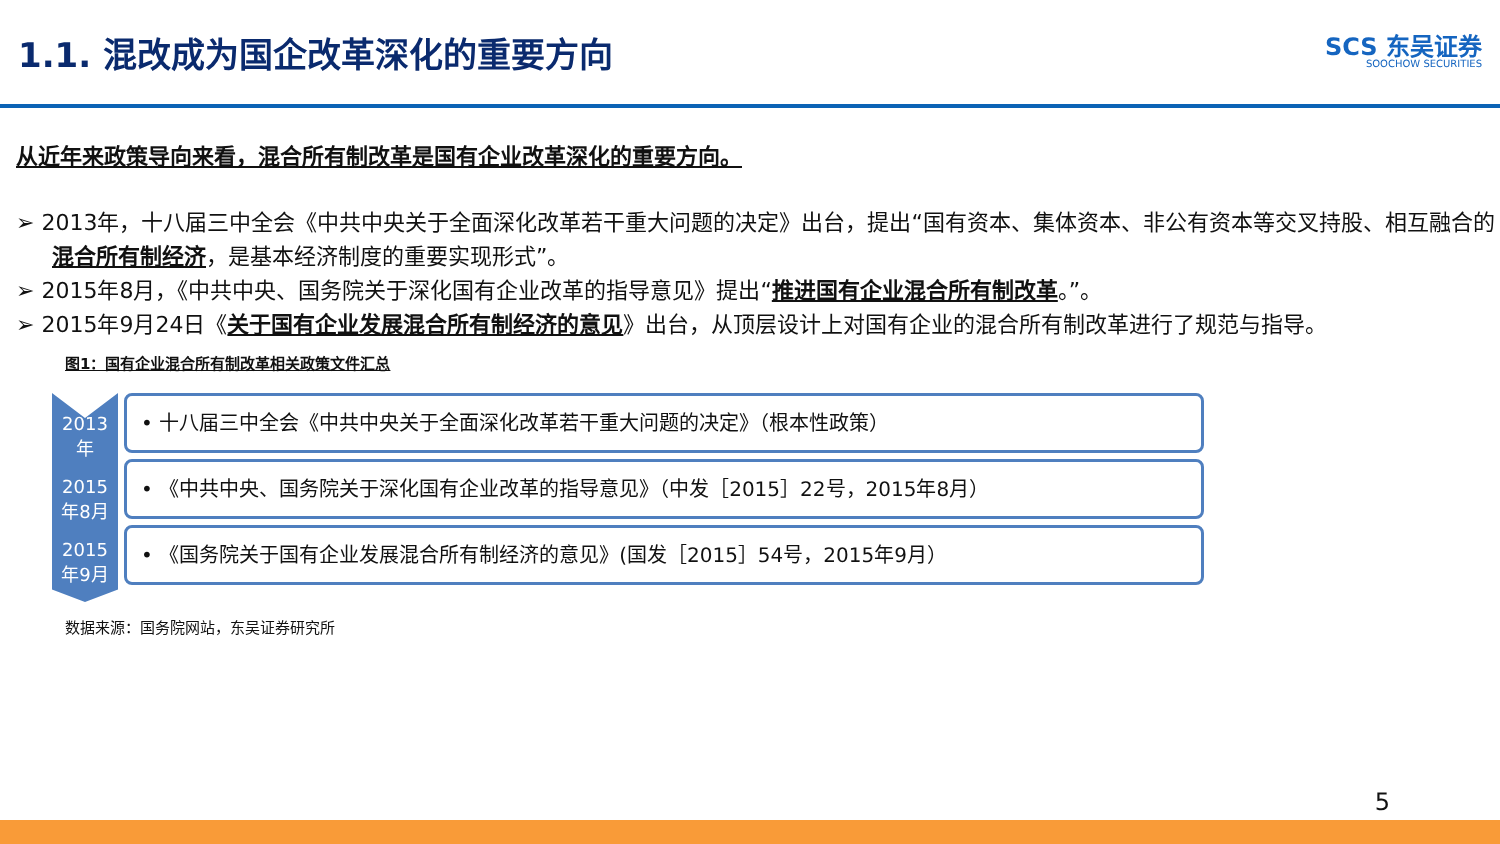1.1. 混改成为国企改革深化的重要方向
SCS 东吴证券
SOOCHOW SECURITIES
从近年来政策导向来看，混合所有制改革是国有企业改革深化的重要方向。
➢ 2013年，十八届三中全会《中共中央关于全面深化改革若干重大问题的决定》出台，提出“国有资本、集体资本、非公有资本等交叉持股、相互融合的混合所有制经济，是基本经济制度的重要实现形式”。
➢ 2015年8月，《中共中央、国务院关于深化国有企业改革的指导意见》提出“推进国有企业混合所有制改革。”。
➢ 2015年9月24日《关于国有企业发展混合所有制经济的意见》出台，从顶层设计上对国有企业的混合所有制改革进行了规范与指导。
图1：国有企业混合所有制改革相关政策文件汇总
2013
年
2015
年8月
2015
年9月
• 十八届三中全会《中共中央关于全面深化改革若干重大问题的决定》（根本性政策）
• 《中共中央、国务院关于深化国有企业改革的指导意见》（中发［2015］22号，2015年8月）
• 《国务院关于国有企业发展混合所有制经济的意见》(国发［2015］54号，2015年9月）
数据来源：国务院网站，东吴证券研究所
5